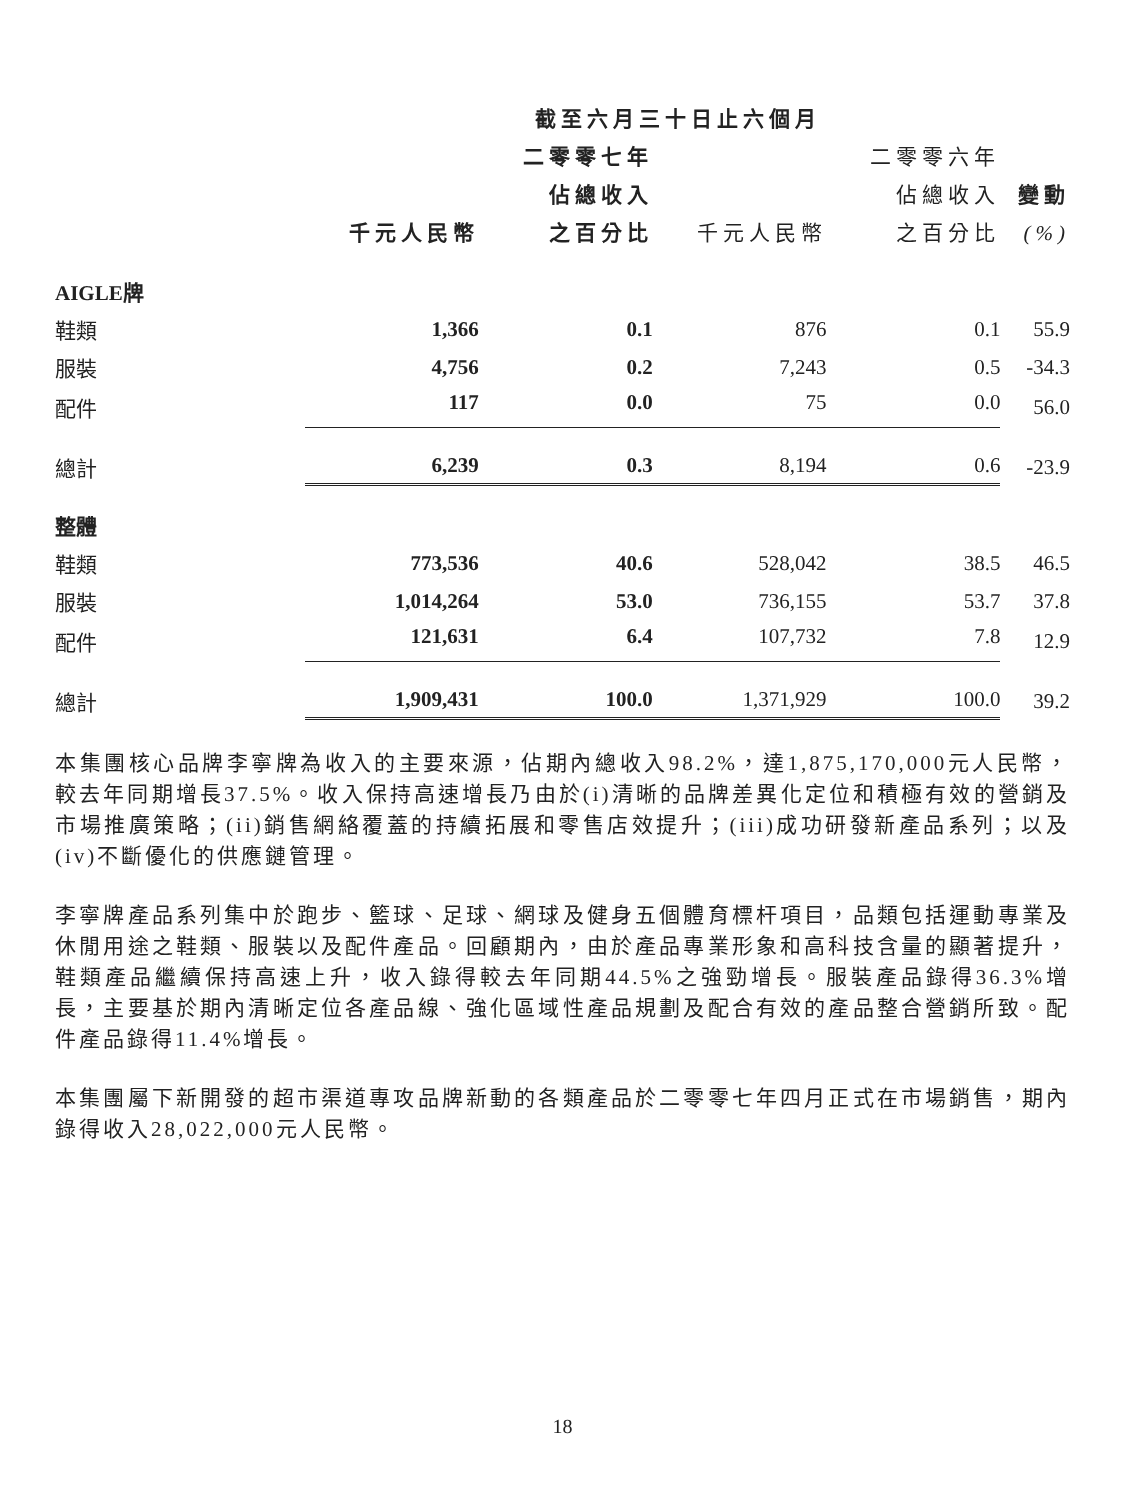| | 截至六月三十日止六個月 | | | | |
| --- | --- | --- | --- | --- | --- |
| | | 二零零七年 | | 二零零六年 | |
| | | 佔總收入 | | 佔總收入 | 變動 |
| | 千元人民幣 | 之百分比 | 千元人民幣 | 之百分比 | (%) |
| AIGLE牌 | | | | | |
| 鞋類 | 1,366 | 0.1 | 876 | 0.1 | 55.9 |
| 服裝 | 4,756 | 0.2 | 7,243 | 0.5 | -34.3 |
| 配件 | 117 | 0.0 | 75 | 0.0 | 56.0 |
| 總計 | 6,239 | 0.3 | 8,194 | 0.6 | -23.9 |
| 整體 | | | | | |
| 鞋類 | 773,536 | 40.6 | 528,042 | 38.5 | 46.5 |
| 服裝 | 1,014,264 | 53.0 | 736,155 | 53.7 | 37.8 |
| 配件 | 121,631 | 6.4 | 107,732 | 7.8 | 12.9 |
| 總計 | 1,909,431 | 100.0 | 1,371,929 | 100.0 | 39.2 |
本集團核心品牌李寧牌為收入的主要來源，佔期內總收入98.2%，達1,875,170,000元人民幣，較去年同期增長37.5%。收入保持高速增長乃由於(i)清晰的品牌差異化定位和積極有效的營銷及市場推廣策略；(ii)銷售網絡覆蓋的持續拓展和零售店效提升；(iii)成功研發新產品系列；以及(iv)不斷優化的供應鏈管理。
李寧牌產品系列集中於跑步、籃球、足球、網球及健身五個體育標杆項目，品類包括運動專業及休閒用途之鞋類、服裝以及配件產品。回顧期內，由於產品專業形象和高科技含量的顯著提升，鞋類產品繼續保持高速上升，收入錄得較去年同期44.5%之強勁增長。服裝產品錄得36.3%增長，主要基於期內清晰定位各產品線、強化區域性產品規劃及配合有效的產品整合營銷所致。配件產品錄得11.4%增長。
本集團屬下新開發的超市渠道專攻品牌新動的各類產品於二零零七年四月正式在市場銷售，期內錄得收入28,022,000元人民幣。
18